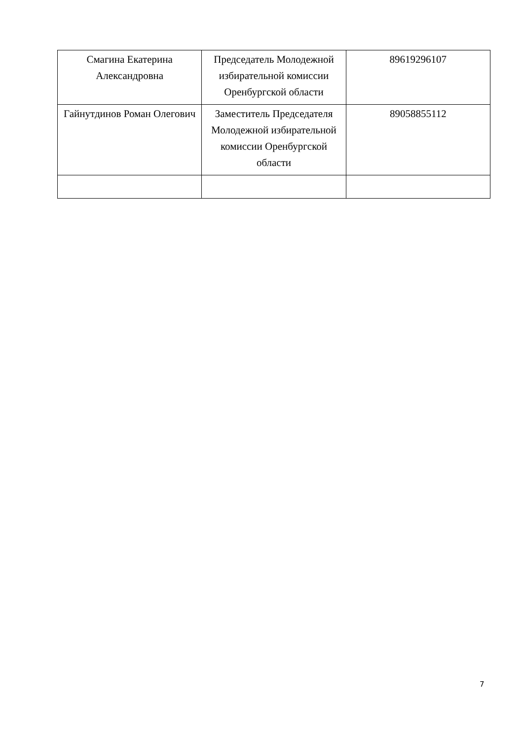| Смагина Екатерина Александровна | Председатель Молодежной избирательной комиссии Оренбургской области | 89619296107 |
| Гайнутдинов Роман Олегович | Заместитель Председателя Молодежной избирательной комиссии Оренбургской области | 89058855112 |
7